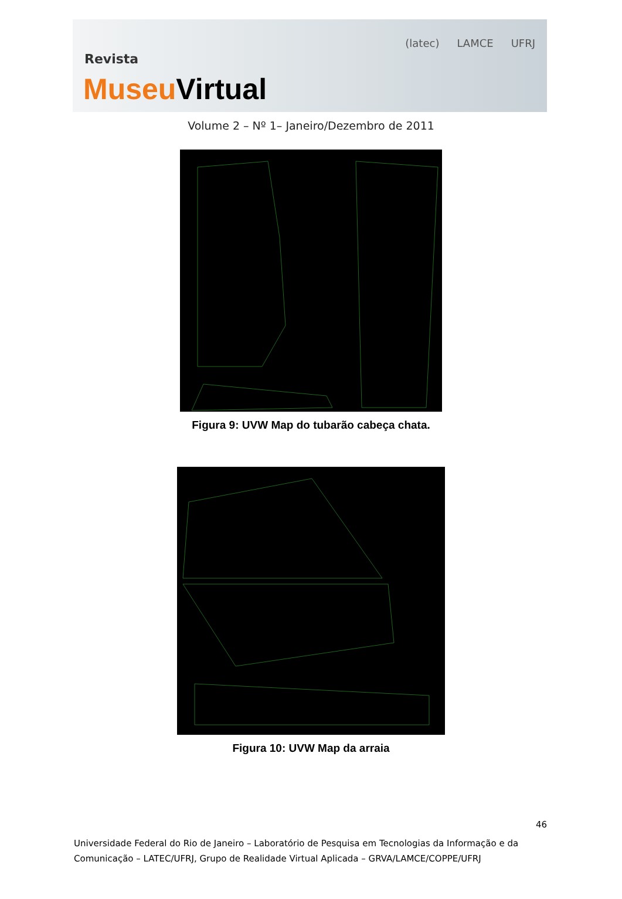(latec) LAMCE UFRJ
Revista
Museu Virtual
Volume 2 – Nº 1– Janeiro/Dezembro de 2011
Figura 9: UVW Map do tubarão cabeça chata.
Figura 10: UVW Map da arraia
46
Universidade Federal do Rio de Janeiro – Laboratório de Pesquisa em Tecnologias da Informação e da Comunicação – LATEC/UFRJ, Grupo de Realidade Virtual Aplicada – GRVA/LAMCE/COPPE/UFRJ